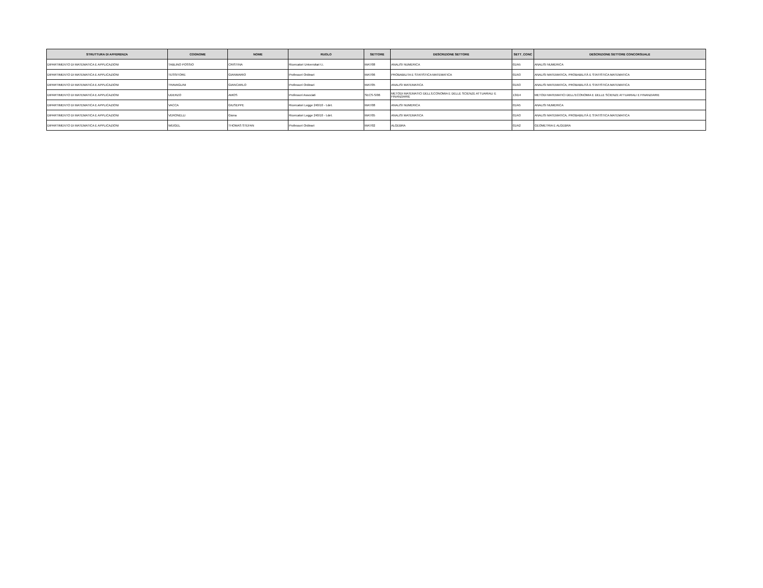| STRUTTURA DI AFFERENZA | COGNOME | NOME | RUOLO | SETTORE | DESCRIZIONE SETTORE | SETT_CONC | DESCRIZIONE SETTORE CONCORSUALE |
| --- | --- | --- | --- | --- | --- | --- | --- |
| DIPARTIMENTO DI MATEMATICA E APPLICAZIONI | TABLINO POSSIO | CRISTINA | Ricercatori Universitari t.i. | MAT/08 | ANALISI NUMERICA | 01/A5 | ANALISI NUMERICA |
| DIPARTIMENTO DI MATEMATICA E APPLICAZIONI | TESSITORE | GIANMARIO | Professori Ordinari | MAT/06 | PROBABILITA E STATISTICA MATEMATICA | 01/A3 | ANALISI MATEMATICA, PROBABILITÀ E STATISTICA MATEMATICA |
| DIPARTIMENTO DI MATEMATICA E APPLICAZIONI | TRAVAGLINI | GIANCARLO | Professori Ordinari | MAT/05 | ANALISI MATEMATICA | 01/A3 | ANALISI MATEMATICA, PROBABILITÀ E STATISTICA MATEMATICA |
| DIPARTIMENTO DI MATEMATICA E APPLICAZIONI | UDERZO | AMOS | Professori Associati | SECS-S/06 | METODI MATEMATICI DELL'ECONOMIA E DELLE SCIENZE ATTUARIALI E FINANZIARIE | 13/D4 | METODI MATEMATICI DELL'ECONOMIA E DELLE SCIENZE ATTUARIALI E FINANZIARIE |
| DIPARTIMENTO DI MATEMATICA E APPLICAZIONI | VACCA | GIUSEPPE | Ricercatori Legge 240/10 - t.det. | MAT/08 | ANALISI NUMERICA | 01/A5 | ANALISI NUMERICA |
| DIPARTIMENTO DI MATEMATICA E APPLICAZIONI | VERONELLI | Giona | Ricercatori Legge 240/10 - t.det. | MAT/05 | ANALISI MATEMATICA | 01/A3 | ANALISI MATEMATICA, PROBABILITÀ E STATISTICA MATEMATICA |
| DIPARTIMENTO DI MATEMATICA E APPLICAZIONI | WEIGEL | THOMAS STEFAN | Professori Ordinari | MAT/02 | ALGEBRA | 01/A2 | GEOMETRIA E ALGEBRA |